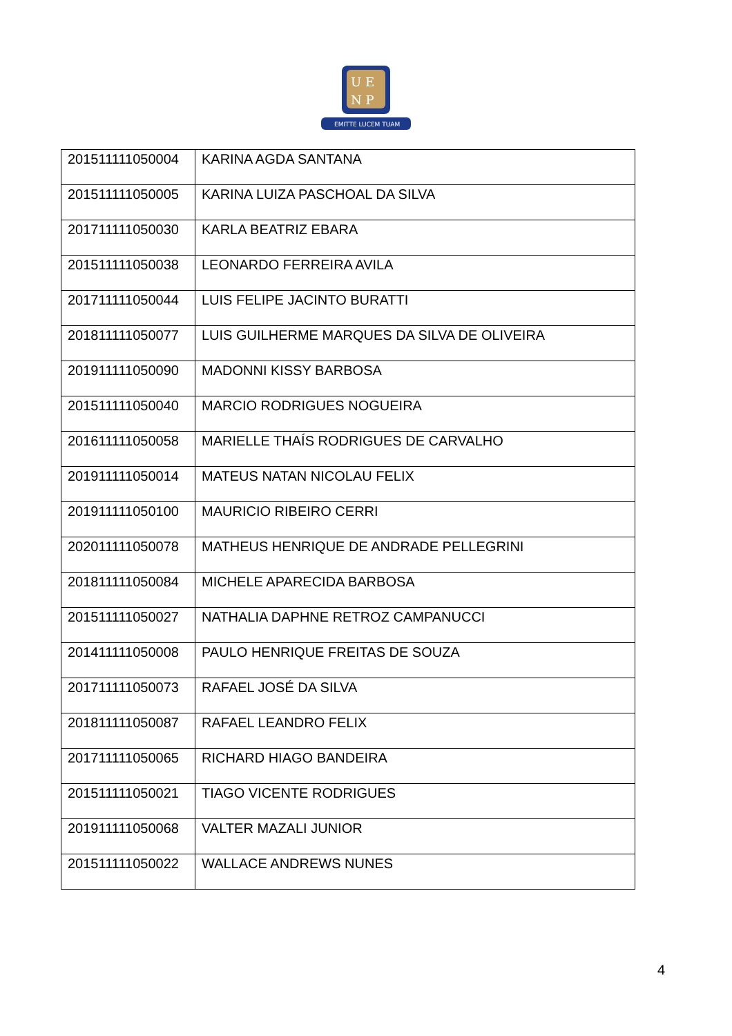U E
N P
EMITTE LUCEM TUAM
| 201511111050004 | KARINA AGDA SANTANA |
| 201511111050005 | KARINA LUIZA PASCHOAL DA SILVA |
| 201711111050030 | KARLA BEATRIZ EBARA |
| 201511111050038 | LEONARDO FERREIRA AVILA |
| 201711111050044 | LUIS FELIPE JACINTO BURATTI |
| 201811111050077 | LUIS GUILHERME MARQUES DA SILVA DE OLIVEIRA |
| 201911111050090 | MADONNI KISSY BARBOSA |
| 201511111050040 | MARCIO RODRIGUES NOGUEIRA |
| 201611111050058 | MARIELLE THAÍS RODRIGUES DE CARVALHO |
| 201911111050014 | MATEUS NATAN NICOLAU FELIX |
| 201911111050100 | MAURICIO RIBEIRO CERRI |
| 202011111050078 | MATHEUS HENRIQUE DE ANDRADE PELLEGRINI |
| 201811111050084 | MICHELE APARECIDA BARBOSA |
| 201511111050027 | NATHALIA DAPHNE RETROZ CAMPANUCCI |
| 201411111050008 | PAULO HENRIQUE FREITAS DE SOUZA |
| 201711111050073 | RAFAEL JOSÉ DA SILVA |
| 201811111050087 | RAFAEL LEANDRO FELIX |
| 201711111050065 | RICHARD HIAGO BANDEIRA |
| 201511111050021 | TIAGO VICENTE RODRIGUES |
| 201911111050068 | VALTER MAZALI JUNIOR |
| 201511111050022 | WALLACE ANDREWS NUNES |
4